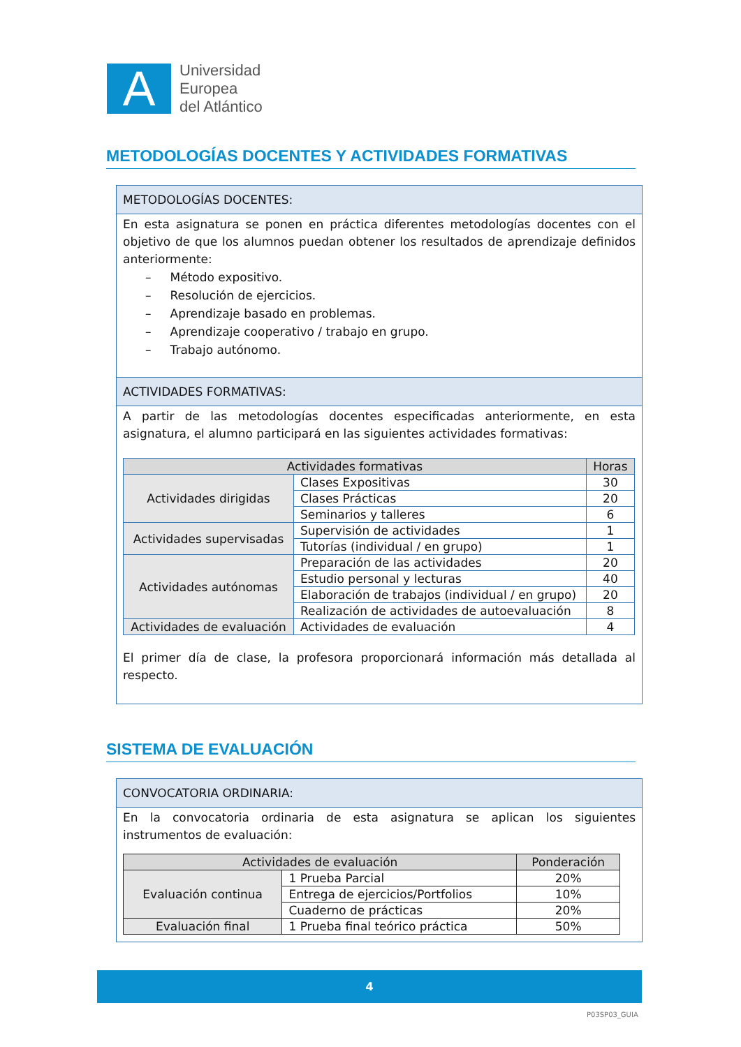A
Universidad
Europea
del Atlántico
METODOLOGÍAS DOCENTES Y ACTIVIDADES FORMATIVAS
METODOLOGÍAS DOCENTES:
En esta asignatura se ponen en práctica diferentes metodologías docentes con el objetivo de que los alumnos puedan obtener los resultados de aprendizaje definidos anteriormente:
– Método expositivo.
– Resolución de ejercicios.
– Aprendizaje basado en problemas.
– Aprendizaje cooperativo / trabajo en grupo.
– Trabajo autónomo.
ACTIVIDADES FORMATIVAS:
A partir de las metodologías docentes especificadas anteriormente, en esta asignatura, el alumno participará en las siguientes actividades formativas:
| Actividades formativas | | Horas |
| --- | --- | --- |
| Actividades dirigidas | Clases Expositivas | 30 |
| | Clases Prácticas | 20 |
| | Seminarios y talleres | 6 |
| Actividades supervisadas | Supervisión de actividades | 1 |
| | Tutorías (individual / en grupo) | 1 |
| Actividades autónomas | Preparación de las actividades | 20 |
| | Estudio personal y lecturas | 40 |
| | Elaboración de trabajos (individual / en grupo) | 20 |
| | Realización de actividades de autoevaluación | 8 |
| Actividades de evaluación | Actividades de evaluación | 4 |
El primer día de clase, la profesora proporcionará información más detallada al respecto.
SISTEMA DE EVALUACIÓN
CONVOCATORIA ORDINARIA:
En la convocatoria ordinaria de esta asignatura se aplican los siguientes instrumentos de evaluación:
| Actividades de evaluación | | Ponderación |
| --- | --- | --- |
| Evaluación continua | 1 Prueba Parcial | 20% |
| | Entrega de ejercicios/Portfolios | 10% |
| | Cuaderno de prácticas | 20% |
| Evaluación final | 1 Prueba final teórico práctica | 50% |
4
P03SP03_GUIA